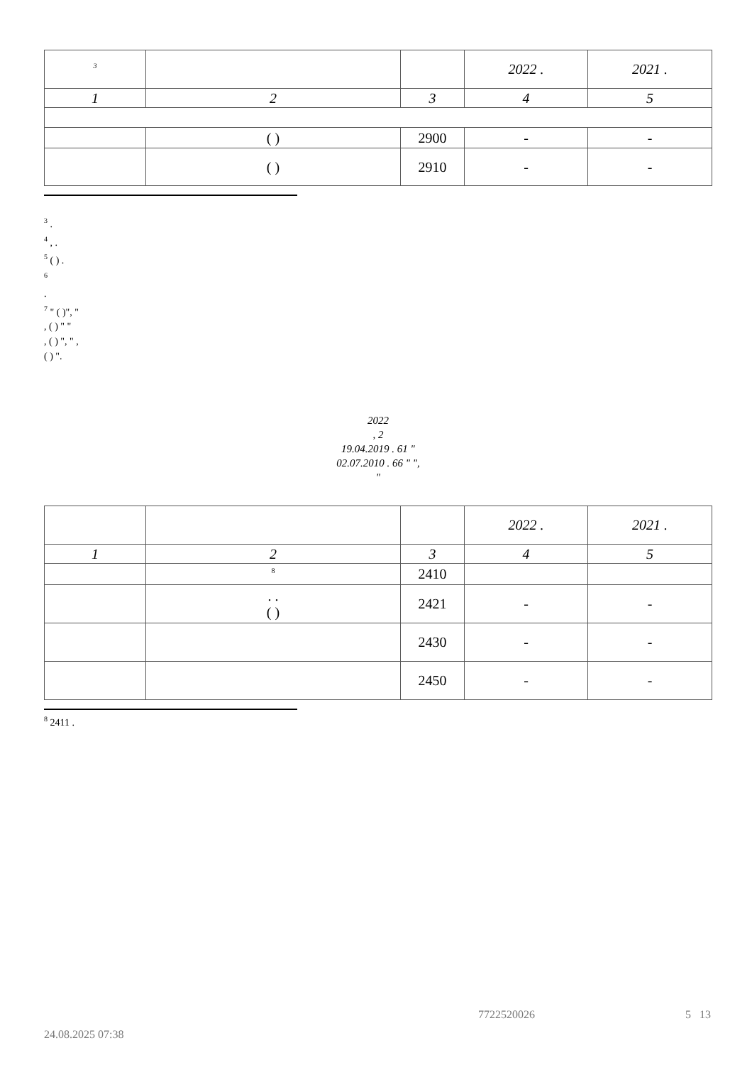| <sup>3</sup> | | | 2022 . | 2021 . |
| 1 | 2 | 3 | 4 | 5 |
| | ( ) | 2900 | - | - |
| | ( ) | 2910 | - | - |
<sup>3</sup> .
<sup>4</sup> , .
<sup>5</sup> ( ) .
<sup>6</sup>
.
<sup>7</sup> " ( )", "
, ( ) " "
, ( ) ", " ,
( ) ".
2022
, 2
19.04.2019 . 61 "
02.07.2010 . 66 " ",
"
| | | | 2022 . | 2021 . |
| 1 | 2 | 3 | 4 | 5 |
| | <sup>8</sup> | 2410 | | |
| | . . ( ) | 2421 | - | - |
| | | 2430 | - | - |
| | | 2450 | - | - |
<sup>8</sup> 2411 .
7722520026 5 13
24.08.2025 07:38